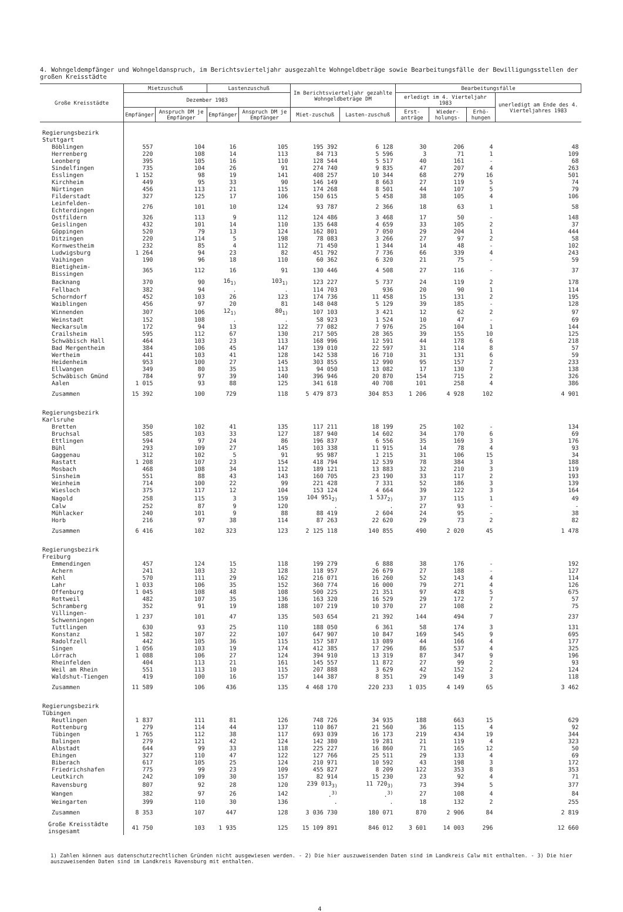4. Wohngeldempfänger und Wohngeldanspruch, im Berichtsvierteljahr ausgezahlte Wohngeldbeträge sowie Bearbeitungsfälle der Bewilligungsstellen der großen Kreisstädte
| Große Kreisstädte | Mietzuschuß | | Lastenzuschuß | | Im Berichtsvierteljahr gezahlte Wohngeldbeträge DM | | Bearbeitungsfälle | | | |
| --- | --- | --- | --- | --- | --- | --- | --- | --- | --- | --- |
| | Dezember 1983 | | | | | | erledigt im 4. Vierteljahr 1983 | | | unerledigt am Ende des 4. Vierteljahres 1983 |
| | Empfänger | Anspruch DM je Empfänger | Empfänger | Anspruch DM je Empfänger | Miet-zuschuß | Lasten-zuschuß | Erst- anträge | Wieder-holungs- | Erhö-hungen | |
| Regierungsbezirk Stuttgart | | | | | | | | | | |
| Böblingen | 557 | 104 | 16 | 105 | 195 392 | 6 128 | 30 | 206 | 4 | 48 |
| Herrenberg | 220 | 108 | 14 | 113 | 84 713 | 5 596 | 3 | 71 | 1 | 109 |
| Leonberg | 395 | 105 | 16 | 110 | 128 544 | 5 517 | 40 | 161 | - | 68 |
| Sindelfingen | 735 | 104 | 26 | 91 | 274 740 | 9 835 | 47 | 207 | 4 | 263 |
| Esslingen | 1 152 | 98 | 19 | 141 | 408 257 | 10 344 | 68 | 279 | 16 | 501 |
| Kirchheim | 449 | 95 | 33 | 90 | 146 149 | 8 663 | 27 | 119 | 5 | 74 |
| Nürtingen | 456 | 113 | 21 | 115 | 174 268 | 8 501 | 44 | 107 | 5 | 79 |
| Filderstadt | 327 | 125 | 17 | 106 | 150 615 | 5 458 | 38 | 105 | 4 | 106 |
| Leinfelden-Echterdingen | 276 | 101 | 10 | 124 | 93 787 | 2 366 | 18 | 63 | 1 | 58 |
| Ostfildern | 326 | 113 | 9 | 112 | 124 486 | 3 468 | 17 | 50 | - | 148 |
| Geislingen | 432 | 101 | 14 | 110 | 135 648 | 4 659 | 33 | 105 | 2 | 37 |
| Göppingen | 520 | 79 | 13 | 124 | 162 801 | 7 050 | 29 | 204 | 1 | 444 |
| Ditzingen | 220 | 114 | 5 | 198 | 78 083 | 3 266 | 27 | 97 | 2 | 58 |
| Kornwestheim | 232 | 85 | 4 | 112 | 71 450 | 1 344 | 14 | 48 | - | 102 |
| Ludwigsburg | 1 264 | 94 | 23 | 82 | 451 792 | 7 736 | 66 | 339 | 4 | 243 |
| Vaihingen | 190 | 96 | 18 | 110 | 60 362 | 6 320 | 21 | 75 | - | 59 |
| Bietigheim-Bissingen | 365 | 112 | 16 | 91 | 130 446 | 4 508 | 27 | 116 | - | 37 |
| Backnang | 370 | 90 | 16<sub>1)</sub> | 103<sub>1)</sub> | 123 227 | 5 737 | 24 | 119 | 2 | 178 |
| Fellbach | 382 | 94 | . | . | 114 703 | 936 | 20 | 90 | 1 | 114 |
| Schorndorf | 452 | 103 | 26 | 123 | 174 736 | 11 458 | 15 | 131 | 2 | 195 |
| Waiblingen | 456 | 97 | 20 | 81 | 148 048 | 5 129 | 39 | 185 | - | 128 |
| Winnenden | 307 | 106 | 12<sub>1)</sub> | 80<sub>1)</sub> | 107 103 | 3 421 | 12 | 62 | 2 | 97 |
| Weinstadt | 152 | 108 | . | . | 58 923 | 1 524 | 10 | 47 | - | 69 |
| Neckarsulm | 172 | 94 | 13 | 122 | 77 082 | 7 976 | 25 | 104 | 1 | 144 |
| Crailsheim | 595 | 112 | 67 | 130 | 217 505 | 28 365 | 39 | 155 | 10 | 125 |
| Schwäbisch Hall | 464 | 103 | 23 | 113 | 168 996 | 12 591 | 44 | 178 | 6 | 218 |
| Bad Mergentheim | 384 | 106 | 45 | 147 | 139 010 | 22 597 | 31 | 114 | 8 | 57 |
| Wertheim | 441 | 103 | 41 | 128 | 142 538 | 16 710 | 31 | 131 | 6 | 59 |
| Heidenheim | 953 | 100 | 27 | 145 | 303 855 | 12 990 | 95 | 157 | 2 | 233 |
| Ellwangen | 349 | 80 | 35 | 113 | 94 050 | 13 082 | 17 | 130 | 7 | 138 |
| Schwäbisch Gmünd | 784 | 97 | 39 | 140 | 396 946 | 20 870 | 154 | 715 | 2 | 326 |
| Aalen | 1 015 | 93 | 88 | 125 | 341 618 | 40 708 | 101 | 258 | 4 | 386 |
| Zusammen | 15 392 | 100 | 729 | 118 | 5 479 873 | 304 853 | 1 206 | 4 928 | 102 | 4 901 |
| Regierungsbezirk Karlsruhe | | | | | | | | | | |
| Bretten | 350 | 102 | 41 | 135 | 117 211 | 18 199 | 25 | 102 | - | 134 |
| Bruchsal | 585 | 103 | 33 | 127 | 187 940 | 14 602 | 34 | 170 | 6 | 69 |
| Ettlingen | 594 | 97 | 24 | 86 | 196 837 | 6 556 | 35 | 169 | 3 | 176 |
| Bühl | 293 | 109 | 27 | 145 | 103 338 | 11 915 | 14 | 78 | 4 | 93 |
| Gaggenau | 312 | 102 | 5 | 91 | 95 987 | 1 215 | 31 | 106 | 15 | 34 |
| Rastatt | 1 208 | 107 | 23 | 154 | 418 794 | 12 539 | 78 | 384 | 3 | 188 |
| Mosbach | 468 | 108 | 34 | 112 | 189 121 | 13 883 | 32 | 210 | 3 | 119 |
| Sinsheim | 551 | 88 | 43 | 143 | 160 705 | 23 190 | 33 | 117 | 2 | 193 |
| Weinheim | 714 | 100 | 22 | 99 | 221 428 | 7 331 | 52 | 186 | 3 | 139 |
| Wiesloch | 375 | 117 | 12 | 104 | 153 124 | 4 664 | 39 | 122 | 3 | 164 |
| Nagold | 258 | 115 | 3 | 159 | 104 951<sub>2)</sub> | 1 537<sub>2)</sub> | 37 | 115 | 1 | 49 |
| Calw | 252 | 87 | 9 | 120 | . | . | 27 | 93 | - | - |
| Mühlacker | 240 | 101 | 9 | 88 | 88 419 | 2 604 | 24 | 95 | - | 38 |
| Horb | 216 | 97 | 38 | 114 | 87 263 | 22 620 | 29 | 73 | 2 | 82 |
| Zusammen | 6 416 | 102 | 323 | 123 | 2 125 118 | 140 855 | 490 | 2 020 | 45 | 1 478 |
| Regierungsbezirk Freiburg | | | | | | | | | | |
| Emmendingen | 457 | 124 | 15 | 118 | 199 279 | 6 888 | 38 | 176 | - | 192 |
| Achern | 241 | 103 | 32 | 128 | 118 957 | 26 679 | 27 | 188 | - | 127 |
| Kehl | 570 | 111 | 29 | 162 | 216 071 | 16 260 | 52 | 143 | 4 | 114 |
| Lahr | 1 033 | 106 | 35 | 152 | 360 774 | 16 000 | 79 | 271 | 4 | 126 |
| Offenburg | 1 045 | 108 | 48 | 108 | 500 225 | 21 351 | 97 | 428 | 5 | 675 |
| Rottweil | 482 | 107 | 35 | 136 | 163 320 | 16 529 | 29 | 172 | 7 | 57 |
| Schramberg | 352 | 91 | 19 | 188 | 107 219 | 10 370 | 27 | 108 | 2 | 75 |
| Villingen-Schwenningen | 1 237 | 101 | 47 | 135 | 503 654 | 21 392 | 144 | 494 | 7 | 237 |
| Tuttlingen | 630 | 93 | 25 | 110 | 188 050 | 6 361 | 58 | 174 | 3 | 131 |
| Konstanz | 1 582 | 107 | 22 | 107 | 647 907 | 10 847 | 169 | 545 | 9 | 695 |
| Radolfzell | 442 | 105 | 36 | 115 | 157 587 | 13 089 | 44 | 166 | 4 | 177 |
| Singen | 1 056 | 103 | 19 | 174 | 412 385 | 17 296 | 86 | 537 | 4 | 325 |
| Lörrach | 1 088 | 106 | 27 | 124 | 394 910 | 13 319 | 87 | 347 | 9 | 196 |
| Rheinfelden | 404 | 113 | 21 | 161 | 145 557 | 11 872 | 27 | 99 | 2 | 93 |
| Weil am Rhein | 551 | 113 | 10 | 115 | 207 888 | 3 629 | 42 | 152 | 2 | 124 |
| Waldshut-Tiengen | 419 | 100 | 16 | 157 | 144 387 | 8 351 | 29 | 149 | 3 | 118 |
| Zusammen | 11 589 | 106 | 436 | 135 | 4 468 170 | 220 233 | 1 035 | 4 149 | 65 | 3 462 |
| Regierungsbezirk Tübingen | | | | | | | | | | |
| Reutlingen | 1 837 | 111 | 81 | 126 | 748 726 | 34 935 | 188 | 663 | 15 | 629 |
| Rottenburg | 279 | 114 | 44 | 137 | 110 867 | 21 560 | 36 | 115 | 4 | 92 |
| Tübingen | 1 765 | 112 | 38 | 117 | 693 039 | 16 173 | 219 | 434 | 19 | 344 |
| Balingen | 279 | 121 | 42 | 124 | 142 380 | 19 281 | 21 | 119 | 4 | 323 |
| Albstadt | 644 | 99 | 33 | 118 | 225 227 | 16 860 | 71 | 165 | 12 | 50 |
| Ehingen | 327 | 110 | 47 | 122 | 127 766 | 25 511 | 29 | 133 | 4 | 69 |
| Biberach | 617 | 105 | 25 | 124 | 210 971 | 10 592 | 43 | 198 | 3 | 172 |
| Friedrichshafen | 775 | 99 | 23 | 109 | 455 827 | 8 209 | 122 | 353 | 8 | 353 |
| Leutkirch | 242 | 109 | 30 | 157 | 82 914 | 15 230 | 23 | 92 | 4 | 71 |
| Ravensburg | 807 | 92 | 28 | 120 | 239 013<sub>3)</sub> | 11 720<sub>3)</sub> | 73 | 394 | 5 | 377 |
| Wangen | 382 | 97 | 26 | 142 | .<sup>3)</sup> | .<sup>3)</sup> | 27 | 108 | 4 | 84 |
| Weingarten | 399 | 110 | 30 | 136 | . | . | 18 | 132 | 2 | 255 |
| Zusammen | 8 353 | 107 | 447 | 128 | 3 036 730 | 180 071 | 870 | 2 906 | 84 | 2 819 |
| Große Kreisstädte insgesamt | 41 750 | 103 | 1 935 | 125 | 15 109 891 | 846 012 | 3 601 | 14 003 | 296 | 12 660 |
1) Zahlen können aus datenschutzrechtlichen Gründen nicht ausgewiesen werden. - 2) Die hier auszuweisenden Daten sind im Landkreis Calw mit enthalten. - 3) Die hier auszuweisenden Daten sind im Landkreis Ravensburg mit enthalten.
4